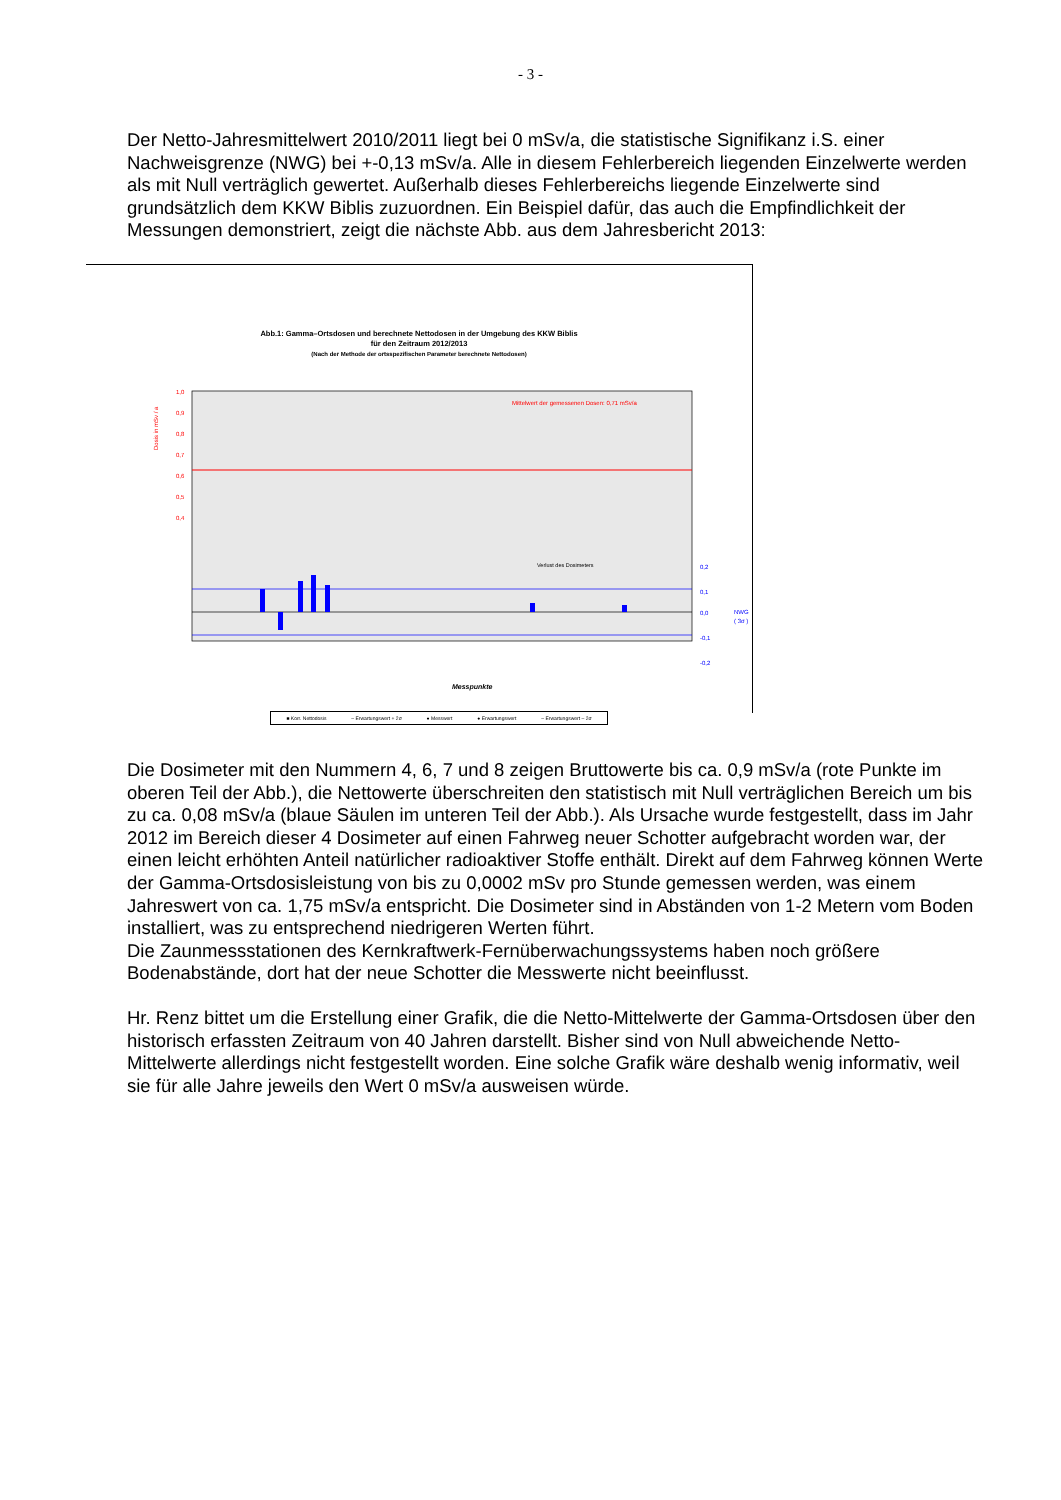- 3 -
Der Netto-Jahresmittelwert 2010/2011 liegt bei 0 mSv/a, die statistische Signifikanz i.S. einer Nachweisgrenze (NWG) bei +-0,13 mSv/a. Alle in diesem Fehlerbereich liegenden Einzelwerte werden als mit Null verträglich gewertet. Außerhalb dieses Fehlerbereichs liegende Einzelwerte sind grundsätzlich dem KKW Biblis zuzuordnen. Ein Beispiel dafür, das auch die Empfindlichkeit der Messungen demonstriert, zeigt die nächste Abb. aus dem Jahresbericht 2013:
Abb.1: Gamma–Ortsdosen und berechnete Nettodosen in der Umgebung des KKW Biblis
für den Zeitraum 2012/2013
(Nach der Methode der ortsspezifischen Parameter berechnete Nettodosen)
Dosis in mSv / a
1,0
0,9
0,8
0,7
0,6
0,5
0,4
Mittelwert der gemessenen Dosen: 0,71 mSv/a
Verlust des Dosimeters
0,2
0,1
0,0
-0,1
-0,2
NWG
( 3σ )
Messpunkte
■ Korr. Nettodosis – Erwartungswert + 2σ ● Messwert ● Erwartungswert – Erwartungswert – 2σ
Die Dosimeter mit den Nummern 4, 6, 7 und 8 zeigen Bruttowerte bis ca. 0,9 mSv/a (rote Punkte im oberen Teil der Abb.), die Nettowerte überschreiten den statistisch mit Null verträglichen Bereich um bis zu ca. 0,08 mSv/a (blaue Säulen im unteren Teil der Abb.). Als Ursache wurde festgestellt, dass im Jahr 2012 im Bereich dieser 4 Dosimeter auf einen Fahrweg neuer Schotter aufgebracht worden war, der einen leicht erhöhten Anteil natürlicher radioaktiver Stoffe enthält. Direkt auf dem Fahrweg können Werte der Gamma-Ortsdosisleistung von bis zu 0,0002 mSv pro Stunde gemessen werden, was einem Jahreswert von ca. 1,75 mSv/a entspricht. Die Dosimeter sind in Abständen von 1-2 Metern vom Boden installiert, was zu entsprechend niedrigeren Werten führt.
Die Zaunmessstationen des Kernkraftwerk-Fernüberwachungssystems haben noch größere Bodenabstände, dort hat der neue Schotter die Messwerte nicht beeinflusst.
Hr. Renz bittet um die Erstellung einer Grafik, die die Netto-Mittelwerte der Gamma-Ortsdosen über den historisch erfassten Zeitraum von 40 Jahren darstellt. Bisher sind von Null abweichende Netto-Mittelwerte allerdings nicht festgestellt worden. Eine solche Grafik wäre deshalb wenig informativ, weil sie für alle Jahre jeweils den Wert 0 mSv/a ausweisen würde.